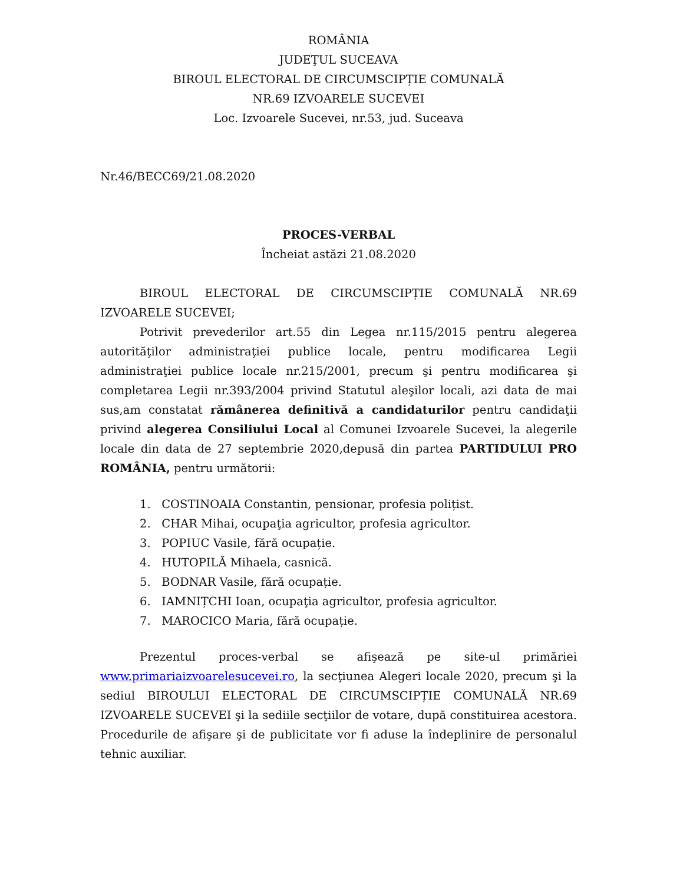ROMÂNIA
JUDEŢUL SUCEAVA
BIROUL ELECTORAL DE CIRCUMSCIPȚIE COMUNALĂ
NR.69 IZVOARELE SUCEVEI
Loc. Izvoarele Sucevei, nr.53, jud. Suceava
Nr.46/BECC69/21.08.2020
PROCES-VERBAL
Încheiat astăzi 21.08.2020
BIROUL ELECTORAL DE CIRCUMSCIPȚIE COMUNALĂ NR.69 IZVOARELE SUCEVEI;
Potrivit prevederilor art.55 din Legea nr.115/2015 pentru alegerea autorităţilor administraţiei publice locale, pentru modificarea Legii administraţiei publice locale nr.215/2001, precum şi pentru modificarea şi completarea Legii nr.393/2004 privind Statutul aleşilor locali, azi data de mai sus,am constatat rămânerea definitivă a candidaturilor pentru candidaţii privind alegerea Consiliului Local al Comunei Izvoarele Sucevei, la alegerile locale din data de 27 septembrie 2020,depusă din partea PARTIDULUI PRO ROMÂNIA, pentru următorii:
1. COSTINOAIA Constantin, pensionar, profesia polițist.
2. CHAR Mihai, ocupaţia agricultor, profesia agricultor.
3. POPIUC Vasile, fără ocupație.
4. HUTOPILĂ Mihaela, casnică.
5. BODNAR Vasile, fără ocupație.
6. IAMNIȚCHI Ioan, ocupaţia agricultor, profesia agricultor.
7. MAROCICO Maria, fără ocupație.
Prezentul proces-verbal se afişează pe site-ul primăriei www.primariaizvoarelesucevei.ro, la secţiunea Alegeri locale 2020, precum şi la sediul BIROULUI ELECTORAL DE CIRCUMSCIPȚIE COMUNALĂ NR.69 IZVOARELE SUCEVEI şi la sediile secţiilor de votare, după constituirea acestora. Procedurile de afişare şi de publicitate vor fi aduse la îndeplinire de personalul tehnic auxiliar.